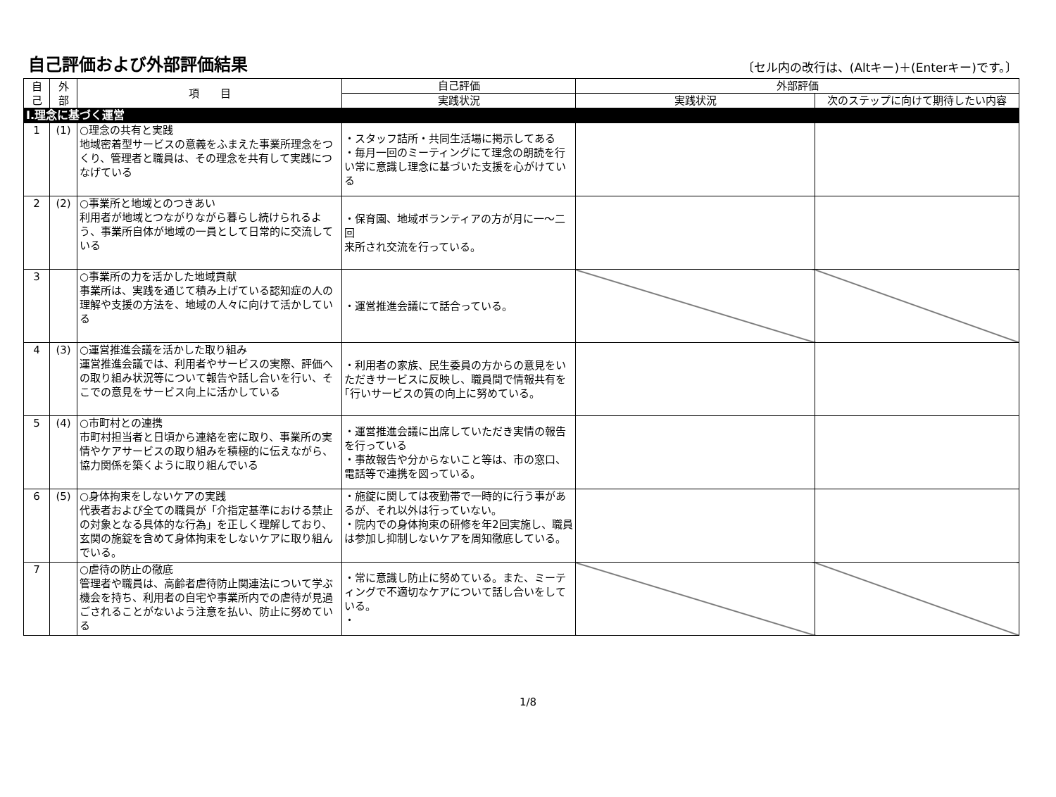自己評価および外部評価結果
〔セル内の改行は、(Altキー)＋(Enterキー)です。〕
| 自 己 | 外 部 | 項 目 | 自己評価 | 外部評価 | |
| --- | --- | --- | --- | --- | --- |
| | | | 実践状況 | 実践状況 | 次のステップに向けて期待したい内容 |
| Ⅰ.理念に基づく運営 | | | | | |
| 1 | (1) | ○理念の共有と実践 地域密着型サービスの意義をふまえた事業所理念をつくり、管理者と職員は、その理念を共有して実践につなげている | ・スタッフ詰所・共同生活場に掲示してある ・毎月一回のミーティングにて理念の朗読を行い常に意識し理念に基づいた支援を心がけている | | |
| 2 | (2) | ○事業所と地域とのつきあい 利用者が地域とつながりながら暮らし続けられるよう、事業所自体が地域の一員として日常的に交流している | ・保育園、地域ボランティアの方が月に一～二回 来所され交流を行っている。 | | |
| 3 | | ○事業所の力を活かした地域貢献 事業所は、実践を通じて積み上げている認知症の人の理解や支援の方法を、地域の人々に向けて活かしている | ・運営推進会議にて話合っている。 | | |
| 4 | (3) | ○運営推進会議を活かした取り組み 運営推進会議では、利用者やサービスの実際、評価への取り組み状況等について報告や話し合いを行い、そこでの意見をサービス向上に活かしている | ・利用者の家族、民生委員の方からの意見をいただきサービスに反映し、職員間で情報共有を｢行いサービスの質の向上に努めている。 | | |
| 5 | (4) | ○市町村との連携 市町村担当者と日頃から連絡を密に取り、事業所の実情やケアサービスの取り組みを積極的に伝えながら、協力関係を築くように取り組んでいる | ・運営推進会議に出席していただき実情の報告を行っている ・事故報告や分からないこと等は、市の窓口、電話等で連携を図っている。 | | |
| 6 | (5) | ○身体拘束をしないケアの実践 代表者および全ての職員が「介指定基準における禁止の対象となる具体的な行為」を正しく理解しており、玄関の施錠を含めて身体拘束をしないケアに取り組んでいる。 | ・施錠に関しては夜勤帯で一時的に行う事があるが、それ以外は行っていない。 ・院内での身体拘束の研修を年2回実施し、職員は参加し抑制しないケアを周知徹底している。 | | |
| 7 | | ○虐待の防止の徹底 管理者や職員は、高齢者虐待防止関連法について学ぶ機会を持ち、利用者の自宅や事業所内での虐待が見過ごされることがないよう注意を払い、防止に努めている | ・常に意識し防止に努めている。また、ミーティングで不適切なケアについて話し合いをしている。 ・ | | |
1/8